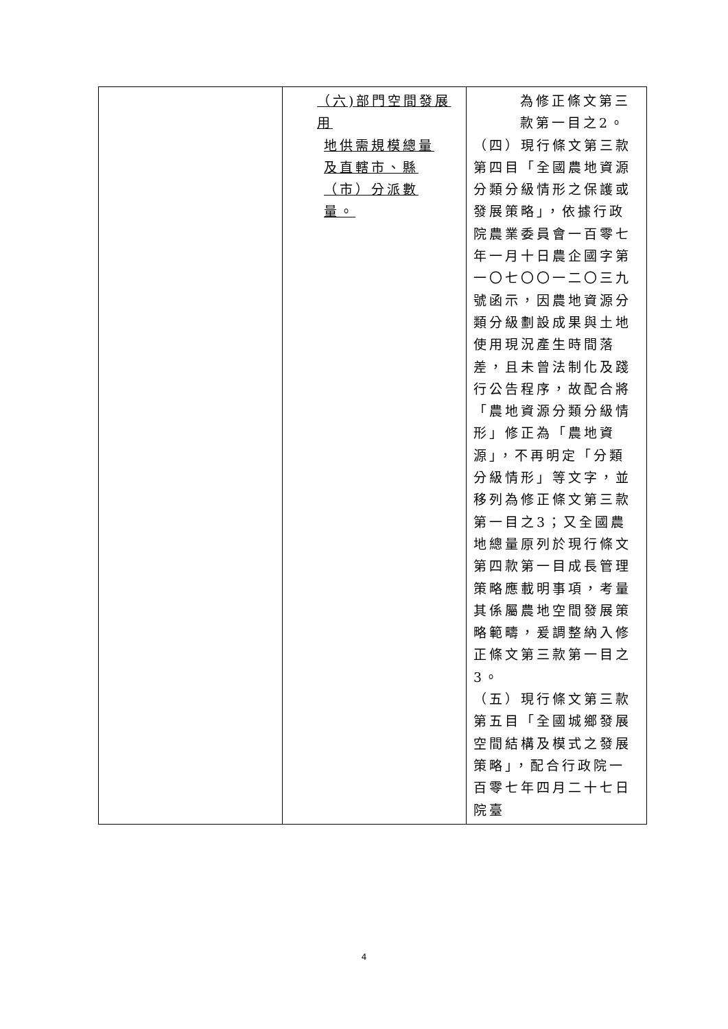| | （六)部門空間發展用 地供需規模總量 及直轄市、縣 （市）分派數 量。 | 為修正條文第三款第一目之2。 （四）現行條文第三款第四目「全國農地資源分類分級情形之保護或發展策略」，依據行政院農業委員會一百零七年一月十日農企國字第一〇七〇〇一二〇三九號函示，因農地資源分類分級劃設成果與土地使用現況產生時間落差，且未曾法制化及踐行公告程序，故配合將「農地資源分類分級情形」修正為「農地資源」，不再明定「分類分級情形」等文字，並移列為修正條文第三款第一目之3；又全國農地總量原列於現行條文第四款第一目成長管理策略應載明事項，考量其係屬農地空間發展策略範疇，爰調整納入修正條文第三款第一目之3。 （五）現行條文第三款第五目「全國城鄉發展空間結構及模式之發展策略」，配合行政院一百零七年四月二十七日院臺 |
4